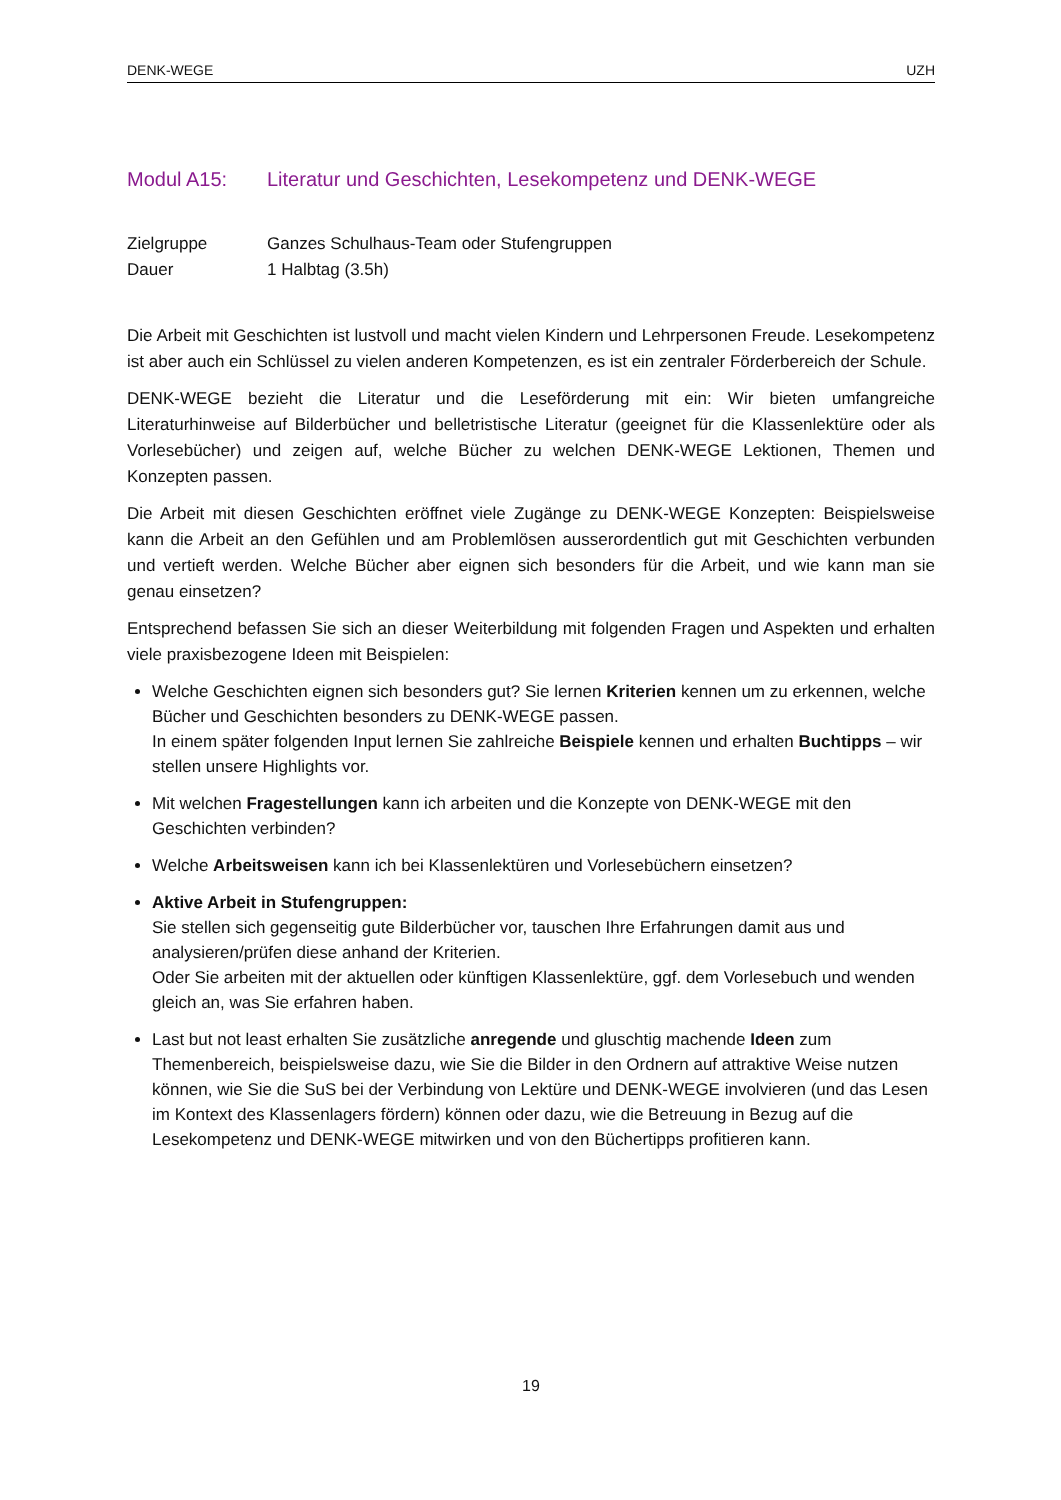DENK-WEGE UZH
Modul A15: Literatur und Geschichten, Lesekompetenz und DENK-WEGE
Zielgruppe Ganzes Schulhaus-Team oder Stufengruppen
Dauer 1 Halbtag (3.5h)
Die Arbeit mit Geschichten ist lustvoll und macht vielen Kindern und Lehrpersonen Freude. Lesekompetenz ist aber auch ein Schlüssel zu vielen anderen Kompetenzen, es ist ein zentraler Förderbereich der Schule.
DENK-WEGE bezieht die Literatur und die Leseförderung mit ein: Wir bieten umfangreiche Literaturhinweise auf Bilderbücher und belletristische Literatur (geeignet für die Klassenlektüre oder als Vorlesebücher) und zeigen auf, welche Bücher zu welchen DENK-WEGE Lektionen, Themen und Konzepten passen.
Die Arbeit mit diesen Geschichten eröffnet viele Zugänge zu DENK-WEGE Konzepten: Beispielsweise kann die Arbeit an den Gefühlen und am Problemlösen ausserordentlich gut mit Geschichten verbunden und vertieft werden. Welche Bücher aber eignen sich besonders für die Arbeit, und wie kann man sie genau einsetzen?
Entsprechend befassen Sie sich an dieser Weiterbildung mit folgenden Fragen und Aspekten und erhalten viele praxisbezogene Ideen mit Beispielen:
Welche Geschichten eignen sich besonders gut? Sie lernen Kriterien kennen um zu erkennen, welche Bücher und Geschichten besonders zu DENK-WEGE passen.
In einem später folgenden Input lernen Sie zahlreiche Beispiele kennen und erhalten Buchtipps – wir stellen unsere Highlights vor.
Mit welchen Fragestellungen kann ich arbeiten und die Konzepte von DENK-WEGE mit den Geschichten verbinden?
Welche Arbeitsweisen kann ich bei Klassenlektüren und Vorlesebüchern einsetzen?
Aktive Arbeit in Stufengruppen:
Sie stellen sich gegenseitig gute Bilderbücher vor, tauschen Ihre Erfahrungen damit aus und analysieren/prüfen diese anhand der Kriterien.
Oder Sie arbeiten mit der aktuellen oder künftigen Klassenlektüre, ggf. dem Vorlesebuch und wenden gleich an, was Sie erfahren haben.
Last but not least erhalten Sie zusätzliche anregende und gluschtig machende Ideen zum Themenbereich, beispielsweise dazu, wie Sie die Bilder in den Ordnern auf attraktive Weise nutzen können, wie Sie die SuS bei der Verbindung von Lektüre und DENK-WEGE involvieren (und das Lesen im Kontext des Klassenlagers fördern) können oder dazu, wie die Betreuung in Bezug auf die Lesekompetenz und DENK-WEGE mitwirken und von den Büchertipps profitieren kann.
19